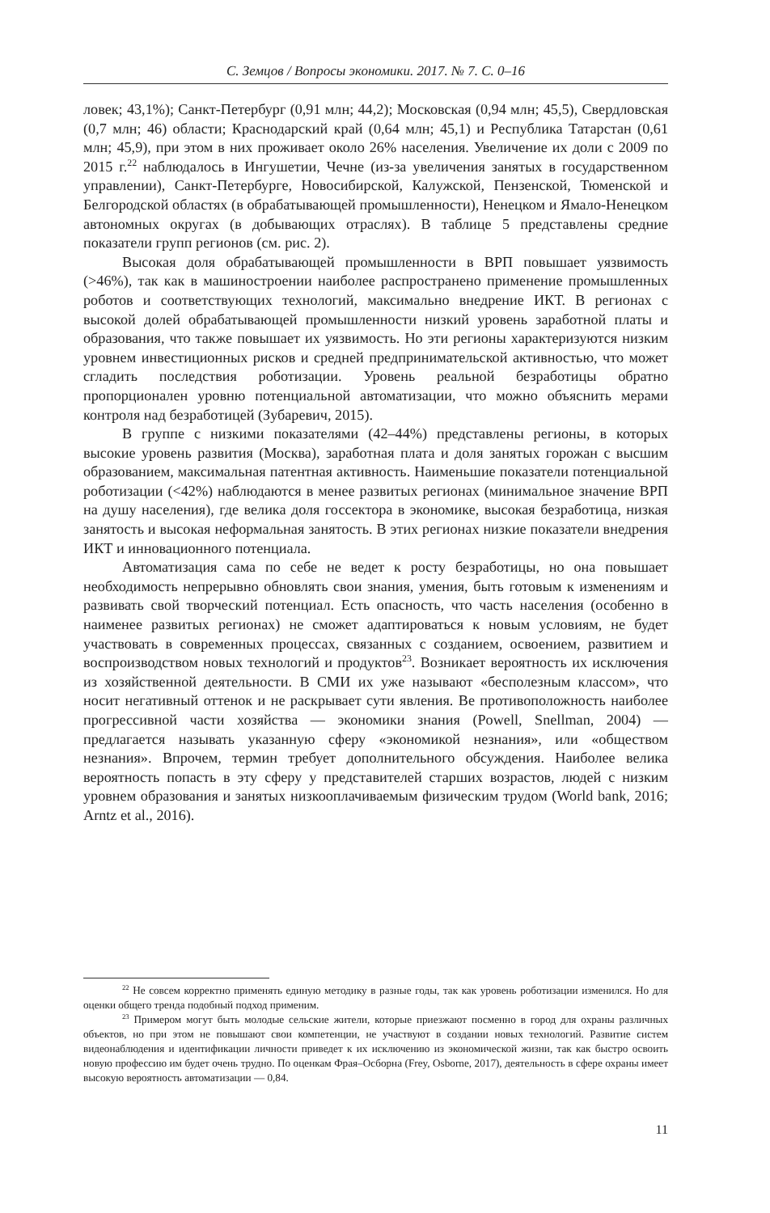С. Земцов / Вопросы экономики. 2017. № 7. С. 0–16
ловек; 43,1%); Санкт-Петербург (0,91 млн; 44,2); Московская (0,94 млн; 45,5), Свердловская (0,7 млн; 46) области; Краснодарский край (0,64 млн; 45,1) и Республика Татарстан (0,61 млн; 45,9), при этом в них проживает около 26% населения. Увеличение их доли с 2009 по 2015 г.<sup>22</sup> наблюдалось в Ингушетии, Чечне (из-за увеличения занятых в государственном управлении), Санкт-Петербурге, Новосибирской, Калужской, Пензенской, Тюменской и Белгородской областях (в обрабатывающей промышленности), Ненецком и Ямало-Ненецком автономных округах (в добывающих отраслях). В таблице 5 представлены средние показатели групп регионов (см. рис. 2).
Высокая доля обрабатывающей промышленности в ВРП повышает уязвимость (>46%), так как в машиностроении наиболее распространено применение промышленных роботов и соответствующих технологий, максимально внедрение ИКТ. В регионах с высокой долей обрабатывающей промышленности низкий уровень заработной платы и образования, что также повышает их уязвимость. Но эти регионы характеризуются низким уровнем инвестиционных рисков и средней предпринимательской активностью, что может сгладить последствия роботизации. Уровень реальной безработицы обратно пропорционален уровню потенциальной автоматизации, что можно объяснить мерами контроля над безработицей (Зубаревич, 2015).
В группе с низкими показателями (42–44%) представлены регионы, в которых высокие уровень развития (Москва), заработная плата и доля занятых горожан с высшим образованием, максимальная патентная активность. Наименьшие показатели потенциальной роботизации (<42%) наблюдаются в менее развитых регионах (минимальное значение ВРП на душу населения), где велика доля госсектора в экономике, высокая безработица, низкая занятость и высокая неформальная занятость. В этих регионах низкие показатели внедрения ИКТ и инновационного потенциала.
Автоматизация сама по себе не ведет к росту безработицы, но она повышает необходимость непрерывно обновлять свои знания, умения, быть готовым к изменениям и развивать свой творческий потенциал. Есть опасность, что часть населения (особенно в наименее развитых регионах) не сможет адаптироваться к новым условиям, не будет участвовать в современных процессах, связанных с созданием, освоением, развитием и воспроизводством новых технологий и продуктов<sup>23</sup>. Возникает вероятность их исключения из хозяйственной деятельности. В СМИ их уже называют «бесполезным классом», что носит негативный оттенок и не раскрывает сути явления. Ве противоположность наиболее прогрессивной части хозяйства — экономики знания (Powell, Snellman, 2004) — предлагается называть указанную сферу «экономикой незнания», или «обществом незнания». Впрочем, термин требует дополнительного обсуждения. Наиболее велика вероятность попасть в эту сферу у представителей старших возрастов, людей с низким уровнем образования и занятых низкооплачиваемым физическим трудом (World bank, 2016; Arntz et al., 2016).
<sup>22</sup> Не совсем корректно применять единую методику в разные годы, так как уровень роботизации изменился. Но для оценки общего тренда подобный подход применим.
<sup>23</sup> Примером могут быть молодые сельские жители, которые приезжают посменно в город для охраны различных объектов, но при этом не повышают свои компетенции, не участвуют в создании новых технологий. Развитие систем видеонаблюдения и идентификации личности приведет к их исключению из экономической жизни, так как быстро освоить новую профессию им будет очень трудно. По оценкам Фрая–Осборна (Frey, Osborne, 2017), деятельность в сфере охраны имеет высокую вероятность автоматизации — 0,84.
11